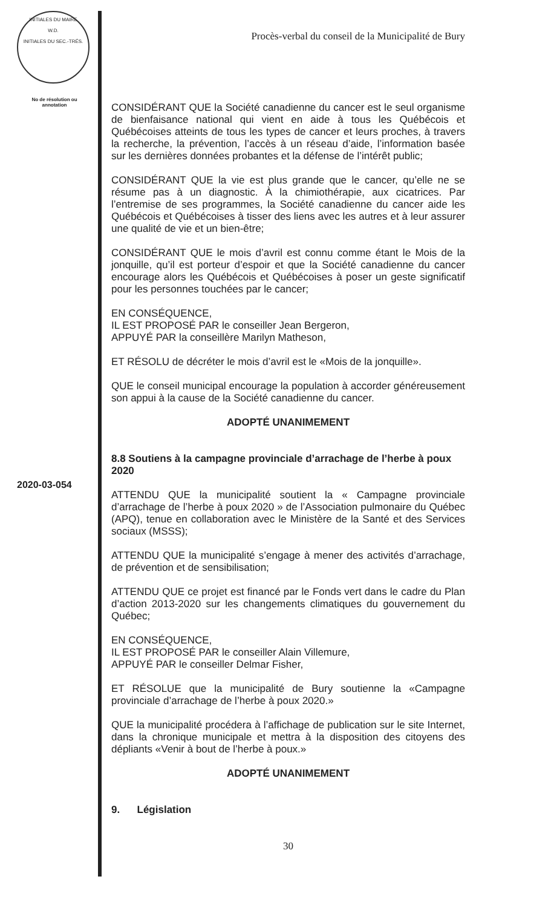INITIALES DU MAIRE
W.D.
INITIALES DU SEC.-TRÉS.
No de résolution ou annotation
2020-03-054
Procès-verbal du conseil de la Municipalité de Bury
CONSIDÉRANT QUE la Société canadienne du cancer est le seul organisme de bienfaisance national qui vient en aide à tous les Québécois et Québécoises atteints de tous les types de cancer et leurs proches, à travers la recherche, la prévention, l’accès à un réseau d’aide, l’information basée sur les dernières données probantes et la défense de l’intérêt public;
CONSIDÉRANT QUE la vie est plus grande que le cancer, qu’elle ne se résume pas à un diagnostic. À la chimiothérapie, aux cicatrices. Par l’entremise de ses programmes, la Société canadienne du cancer aide les Québécois et Québécoises à tisser des liens avec les autres et à leur assurer une qualité de vie et un bien-être;
CONSIDÉRANT QUE le mois d’avril est connu comme étant le Mois de la jonquille, qu’il est porteur d’espoir et que la Société canadienne du cancer encourage alors les Québécois et Québécoises à poser un geste significatif pour les personnes touchées par le cancer;
EN CONSÉQUENCE,
IL EST PROPOSÉ PAR le conseiller Jean Bergeron,
APPUYÉ PAR la conseillère Marilyn Matheson,
ET RÉSOLU de décréter le mois d’avril est le «Mois de la jonquille».
QUE le conseil municipal encourage la population à accorder généreusement son appui à la cause de la Société canadienne du cancer.
ADOPTÉ UNANIMEMENT
8.8 Soutiens à la campagne provinciale d’arrachage de l’herbe à poux 2020
ATTENDU QUE la municipalité soutient la « Campagne provinciale d’arrachage de l’herbe à poux 2020 » de l’Association pulmonaire du Québec (APQ), tenue en collaboration avec le Ministère de la Santé et des Services sociaux (MSSS);
ATTENDU QUE la municipalité s’engage à mener des activités d’arrachage, de prévention et de sensibilisation;
ATTENDU QUE ce projet est financé par le Fonds vert dans le cadre du Plan d’action 2013-2020 sur les changements climatiques du gouvernement du Québec;
EN CONSÉQUENCE,
IL EST PROPOSÉ PAR le conseiller Alain Villemure,
APPUYÉ PAR le conseiller Delmar Fisher,
ET RÉSOLUE que la municipalité de Bury soutienne la «Campagne provinciale d’arrachage de l’herbe à poux 2020.»
QUE la municipalité procédera à l’affichage de publication sur le site Internet, dans la chronique municipale et mettra à la disposition des citoyens des dépliants «Venir à bout de l’herbe à poux.»
ADOPTÉ UNANIMEMENT
9. Législation
30